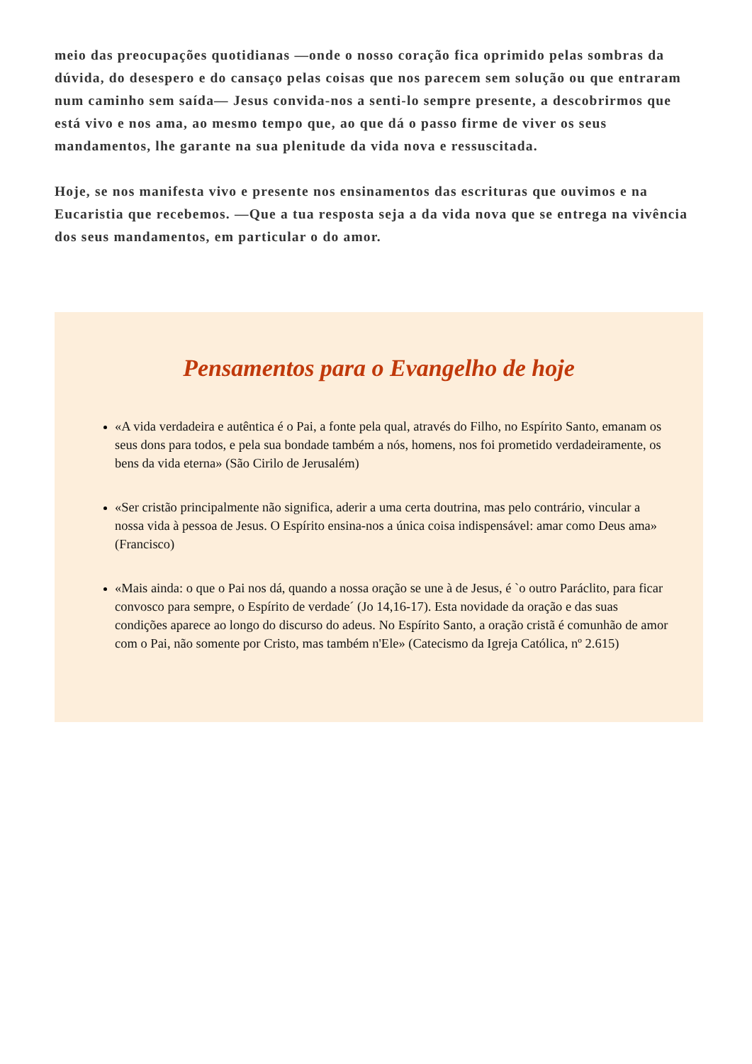meio das preocupações quotidianas —onde o nosso coração fica oprimido pelas sombras da dúvida, do desespero e do cansaço pelas coisas que nos parecem sem solução ou que entraram num caminho sem saída— Jesus convida-nos a senti-lo sempre presente, a descobrirmos que está vivo e nos ama, ao mesmo tempo que, ao que dá o passo firme de viver os seus mandamentos, lhe garante na sua plenitude da vida nova e ressuscitada.
Hoje, se nos manifesta vivo e presente nos ensinamentos das escrituras que ouvimos e na Eucaristia que recebemos. —Que a tua resposta seja a da vida nova que se entrega na vivência dos seus mandamentos, em particular o do amor.
Pensamentos para o Evangelho de hoje
«A vida verdadeira e autêntica é o Pai, a fonte pela qual, através do Filho, no Espírito Santo, emanam os seus dons para todos, e pela sua bondade também a nós, homens, nos foi prometido verdadeiramente, os bens da vida eterna» (São Cirilo de Jerusalém)
«Ser cristão principalmente não significa, aderir a uma certa doutrina, mas pelo contrário, vincular a nossa vida à pessoa de Jesus. O Espírito ensina-nos a única coisa indispensável: amar como Deus ama» (Francisco)
«Mais ainda: o que o Pai nos dá, quando a nossa oração se une à de Jesus, é `o outro Paráclito, para ficar convosco para sempre, o Espírito de verdade´ (Jo 14,16-17). Esta novidade da oração e das suas condições aparece ao longo do discurso do adeus. No Espírito Santo, a oração cristã é comunhão de amor com o Pai, não somente por Cristo, mas também n'Ele» (Catecismo da Igreja Católica, nº 2.615)